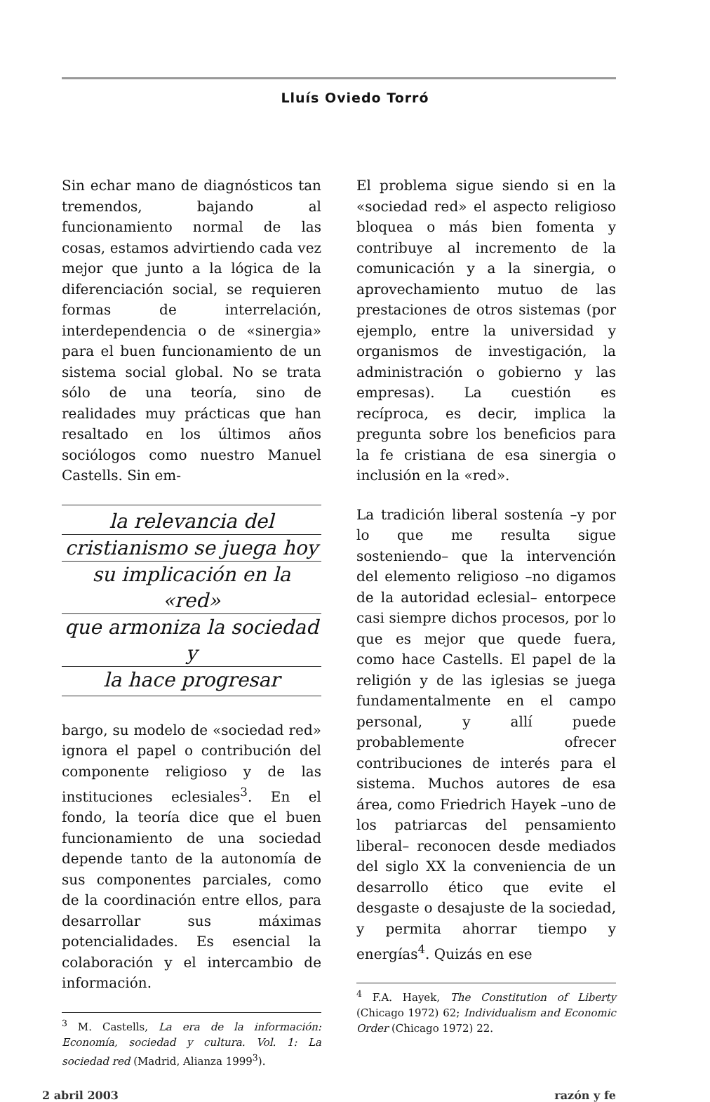Lluís Oviedo Torró
Sin echar mano de diagnósticos tan tremendos, bajando al funcionamiento normal de las cosas, estamos advirtiendo cada vez mejor que junto a la lógica de la diferenciación social, se requieren formas de interrelación, interdependencia o de «sinergia» para el buen funcionamiento de un sistema social global. No se trata sólo de una teoría, sino de realidades muy prácticas que han resaltado en los últimos años sociólogos como nuestro Manuel Castells. Sin em-
la relevancia del
cristianismo se juega hoy
su implicación en la «red»
que armoniza la sociedad y
la hace progresar
bargo, su modelo de «sociedad red» ignora el papel o contribución del componente religioso y de las instituciones eclesiales<sup>3</sup>. En el fondo, la teoría dice que el buen funcionamiento de una sociedad depende tanto de la autonomía de sus componentes parciales, como de la coordinación entre ellos, para desarrollar sus máximas potencialidades. Es esencial la colaboración y el intercambio de información.
<sup>3</sup> M. Castells, La era de la información: Economía, sociedad y cultura. Vol. 1: La sociedad red (Madrid, Alianza 1999<sup>3</sup>).
El problema sigue siendo si en la «sociedad red» el aspecto religioso bloquea o más bien fomenta y contribuye al incremento de la comunicación y a la sinergia, o aprovechamiento mutuo de las prestaciones de otros sistemas (por ejemplo, entre la universidad y organismos de investigación, la administración o gobierno y las empresas). La cuestión es recíproca, es decir, implica la pregunta sobre los beneficios para la fe cristiana de esa sinergia o inclusión en la «red».
La tradición liberal sostenía –y por lo que me resulta sigue sosteniendo– que la intervención del elemento religioso –no digamos de la autoridad eclesial– entorpece casi siempre dichos procesos, por lo que es mejor que quede fuera, como hace Castells. El papel de la religión y de las iglesias se juega fundamentalmente en el campo personal, y allí puede probablemente ofrecer contribuciones de interés para el sistema. Muchos autores de esa área, como Friedrich Hayek –uno de los patriarcas del pensamiento liberal– reconocen desde mediados del siglo XX la conveniencia de un desarrollo ético que evite el desgaste o desajuste de la sociedad, y permita ahorrar tiempo y energías<sup>4</sup>. Quizás en ese
<sup>4</sup> F.A. Hayek, The Constitution of Liberty (Chicago 1972) 62; Individualism and Economic Order (Chicago 1972) 22.
2 abril 2003 razón y fe